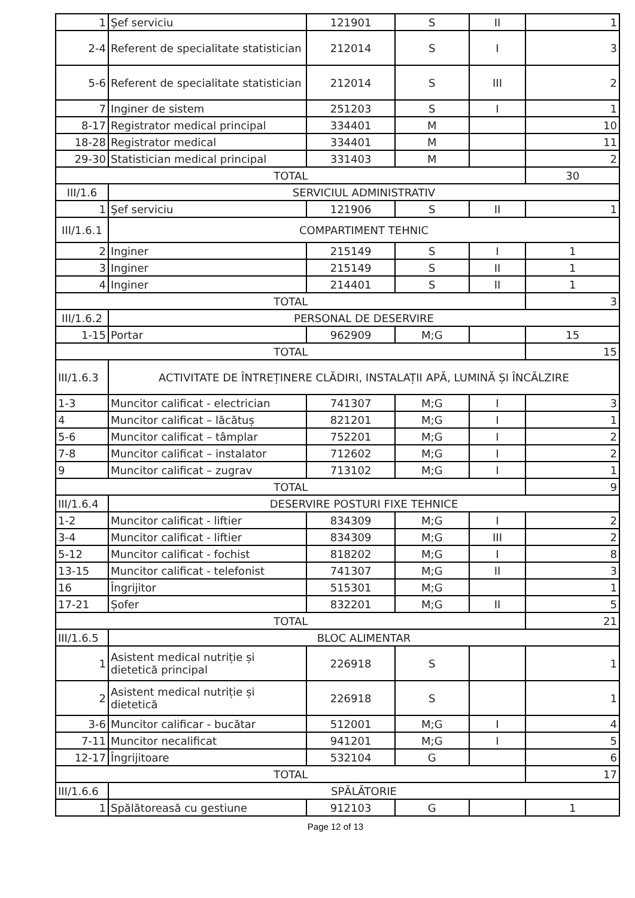| 1 | Șef serviciu | 121901 | S | II | 1 |
| 2-4 | Referent de specialitate statistician | 212014 | S | I | 3 |
| 5-6 | Referent de specialitate statistician | 212014 | S | III | 2 |
| 7 | Inginer de sistem | 251203 | S | I | 1 |
| 8-17 | Registrator medical principal | 334401 | M | | 10 |
| 18-28 | Registrator medical | 334401 | M | | 11 |
| 29-30 | Statistician medical principal | 331403 | M | | 2 |
| TOTAL | | | | | 30 |
| III/1.6 | SERVICIUL ADMINISTRATIV | | | | |
| 1 | Şef serviciu | 121906 | S | II | 1 |
| III/1.6.1 | COMPARTIMENT TEHNIC | | | | |
| 2 | Inginer | 215149 | S | I | 1 |
| 3 | Inginer | 215149 | S | II | 1 |
| 4 | Inginer | 214401 | S | II | 1 |
| TOTAL | | | | | 3 |
| III/1.6.2 | PERSONAL DE DESERVIRE | | | | |
| 1-15 | Portar | 962909 | M;G | | 15 |
| TOTAL | | | | | 15 |
| III/1.6.3 | ACTIVITATE DE ÎNTREȚINERE CLĂDIRI, INSTALAȚII APĂ, LUMINĂ ȘI ÎNCĂLZIRE | | | | |
| 1-3 | Muncitor calificat - electrician | 741307 | M;G | I | 3 |
| 4 | Muncitor calificat – lăcătuș | 821201 | M;G | I | 1 |
| 5-6 | Muncitor calificat – tâmplar | 752201 | M;G | I | 2 |
| 7-8 | Muncitor calificat – instalator | 712602 | M;G | I | 2 |
| 9 | Muncitor calificat – zugrav | 713102 | M;G | I | 1 |
| TOTAL | | | | | 9 |
| III/1.6.4 | DESERVIRE POSTURI FIXE TEHNICE | | | | |
| 1-2 | Muncitor calificat - liftier | 834309 | M;G | I | 2 |
| 3-4 | Muncitor calificat - liftier | 834309 | M;G | III | 2 |
| 5-12 | Muncitor calificat - fochist | 818202 | M;G | I | 8 |
| 13-15 | Muncitor calificat - telefonist | 741307 | M;G | II | 3 |
| 16 | Îngrijitor | 515301 | M;G | | 1 |
| 17-21 | Șofer | 832201 | M;G | II | 5 |
| TOTAL | | | | | 21 |
| III/1.6.5 | BLOC ALIMENTAR | | | | |
| 1 | Asistent medical nutriție și dietetică principal | 226918 | S | | 1 |
| 2 | Asistent medical nutriție și dietetică | 226918 | S | | 1 |
| 3-6 | Muncitor calificar - bucătar | 512001 | M;G | I | 4 |
| 7-11 | Muncitor necalificat | 941201 | M;G | I | 5 |
| 12-17 | Îngrijitoare | 532104 | G | | 6 |
| TOTAL | | | | | 17 |
| III/1.6.6 | SPĂLĂTORIE | | | | |
| 1 | Spălătoreasă cu gestiune | 912103 | G | | 1 |
Page 12 of 13